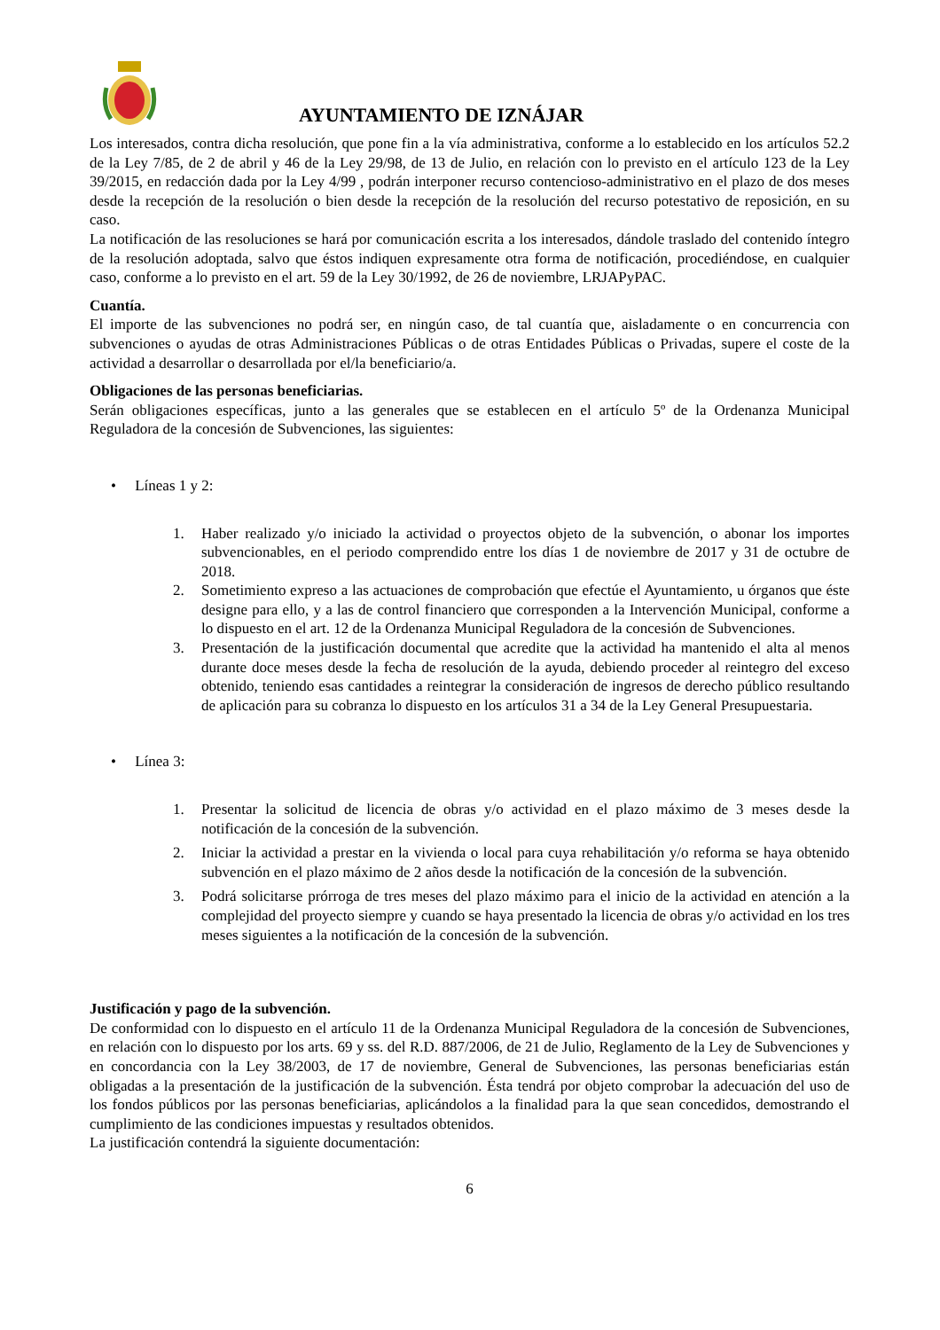AYUNTAMIENTO DE IZNÁJAR
Los interesados, contra dicha resolución, que pone fin a la vía administrativa, conforme a lo establecido en los artículos 52.2 de la Ley 7/85, de 2 de abril y 46 de la Ley 29/98, de 13 de Julio, en relación con lo previsto en el artículo 123 de la Ley 39/2015, en redacción dada por la Ley 4/99 , podrán interponer recurso contencioso-administrativo en el plazo de dos meses desde la recepción de la resolución o bien desde la recepción de la resolución del recurso potestativo de reposición, en su caso.
La notificación de las resoluciones se hará por comunicación escrita a los interesados, dándole traslado del contenido íntegro de la resolución adoptada, salvo que éstos indiquen expresamente otra forma de notificación, procediéndose, en cualquier caso, conforme a lo previsto en el art. 59 de la Ley 30/1992, de 26 de noviembre, LRJAPyPAC.
Cuantía.
El importe de las subvenciones no podrá ser, en ningún caso, de tal cuantía que, aisladamente o en concurrencia con subvenciones o ayudas de otras Administraciones Públicas o de otras Entidades Públicas o Privadas, supere el coste de la actividad a desarrollar o desarrollada por el/la beneficiario/a.
Obligaciones de las personas beneficiarias.
Serán obligaciones específicas, junto a las generales que se establecen en el artículo 5º de la Ordenanza Municipal Reguladora de la concesión de Subvenciones, las siguientes:
• Líneas 1 y 2:
1. Haber realizado y/o iniciado la actividad o proyectos objeto de la subvención, o abonar los importes subvencionables, en el periodo comprendido entre los días 1 de noviembre de 2017 y 31 de octubre de 2018.
2. Sometimiento expreso a las actuaciones de comprobación que efectúe el Ayuntamiento, u órganos que éste designe para ello, y a las de control financiero que corresponden a la Intervención Municipal, conforme a lo dispuesto en el art. 12 de la Ordenanza Municipal Reguladora de la concesión de Subvenciones.
3. Presentación de la justificación documental que acredite que la actividad ha mantenido el alta al menos durante doce meses desde la fecha de resolución de la ayuda, debiendo proceder al reintegro del exceso obtenido, teniendo esas cantidades a reintegrar la consideración de ingresos de derecho público resultando de aplicación para su cobranza lo dispuesto en los artículos 31 a 34 de la Ley General Presupuestaria.
• Línea 3:
1. Presentar la solicitud de licencia de obras y/o actividad en el plazo máximo de 3 meses desde la notificación de la concesión de la subvención.
2. Iniciar la actividad a prestar en la vivienda o local para cuya rehabilitación y/o reforma se haya obtenido subvención en el plazo máximo de 2 años desde la notificación de la concesión de la subvención.
3. Podrá solicitarse prórroga de tres meses del plazo máximo para el inicio de la actividad en atención a la complejidad del proyecto siempre y cuando se haya presentado la licencia de obras y/o actividad en los tres meses siguientes a la notificación de la concesión de la subvención.
Justificación y pago de la subvención.
De conformidad con lo dispuesto en el artículo 11 de la Ordenanza Municipal Reguladora de la concesión de Subvenciones, en relación con lo dispuesto por los arts. 69 y ss. del R.D. 887/2006, de 21 de Julio, Reglamento de la Ley de Subvenciones y en concordancia con la Ley 38/2003, de 17 de noviembre, General de Subvenciones, las personas beneficiarias están obligadas a la presentación de la justificación de la subvención. Ésta tendrá por objeto comprobar la adecuación del uso de los fondos públicos por las personas beneficiarias, aplicándolos a la finalidad para la que sean concedidos, demostrando el cumplimiento de las condiciones impuestas y resultados obtenidos.
La justificación contendrá la siguiente documentación:
6